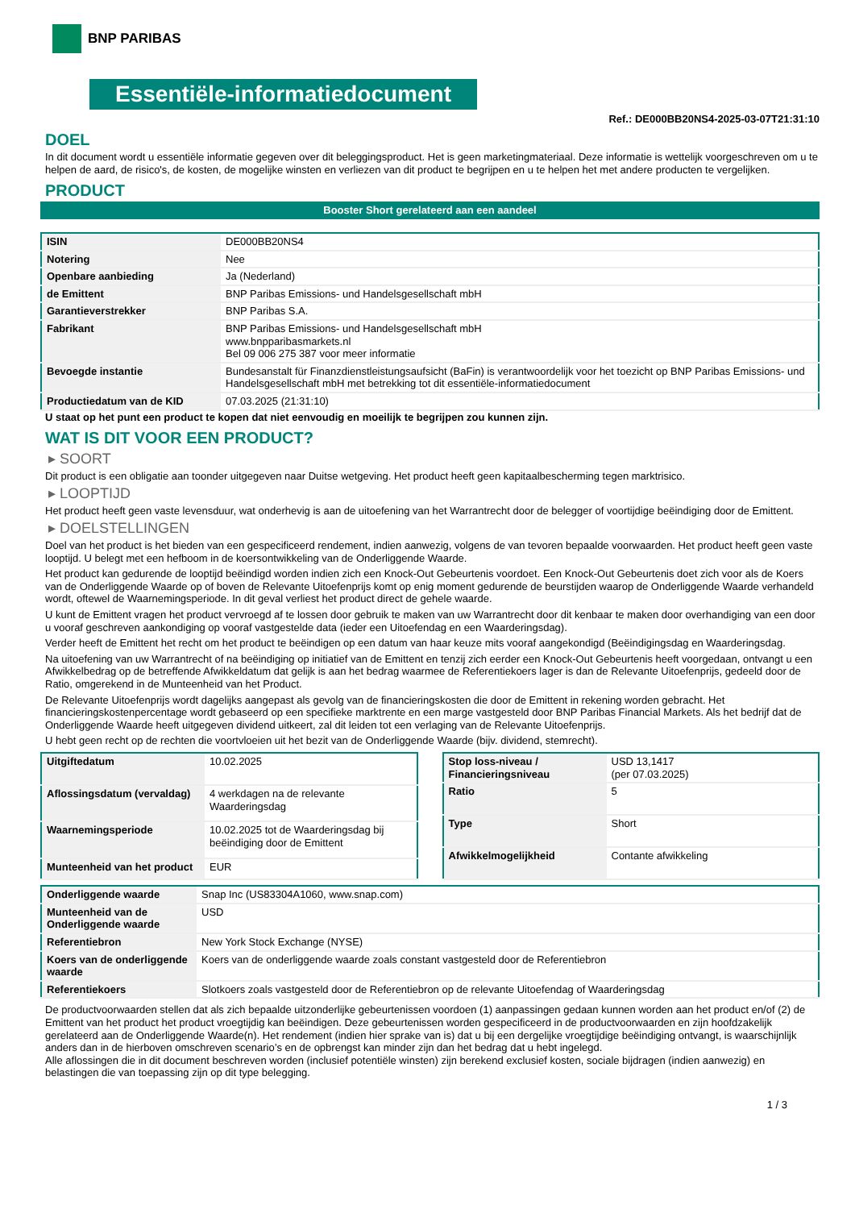BNP PARIBAS
Essentiële-informatiedocument
Ref.: DE000BB20NS4-2025-03-07T21:31:10
DOEL
In dit document wordt u essentiële informatie gegeven over dit beleggingsproduct. Het is geen marketingmateriaal. Deze informatie is wettelijk voorgeschreven om u te helpen de aard, de risico's, de kosten, de mogelijke winsten en verliezen van dit product te begrijpen en u te helpen het met andere producten te vergelijken.
PRODUCT
Booster Short gerelateerd aan een aandeel
| ISIN | DE000BB20NS4 |
| Notering | Nee |
| Openbare aanbieding | Ja (Nederland) |
| de Emittent | BNP Paribas Emissions- und Handelsgesellschaft mbH |
| Garantieverstrekker | BNP Paribas S.A. |
| Fabrikant | BNP Paribas Emissions- und Handelsgesellschaft mbH www.bnpparibasmarkets.nl Bel 09 006 275 387 voor meer informatie |
| Bevoegde instantie | Bundesanstalt für Finanzdienstleistungsaufsicht (BaFin) is verantwoordelijk voor het toezicht op BNP Paribas Emissions- und Handelsgesellschaft mbH met betrekking tot dit essentiële-informatiedocument |
| Productiedatum van de KID | 07.03.2025 (21:31:10) |
U staat op het punt een product te kopen dat niet eenvoudig en moeilijk te begrijpen zou kunnen zijn.
WAT IS DIT VOOR EEN PRODUCT?
▸ SOORT
Dit product is een obligatie aan toonder uitgegeven naar Duitse wetgeving. Het product heeft geen kapitaalbescherming tegen marktrisico.
▸ LOOPTIJD
Het product heeft geen vaste levensduur, wat onderhevig is aan de uitoefening van het Warrantrecht door de belegger of voortijdige beëindiging door de Emittent.
▸ DOELSTELLINGEN
Doel van het product is het bieden van een gespecificeerd rendement, indien aanwezig, volgens de van tevoren bepaalde voorwaarden. Het product heeft geen vaste looptijd. U belegt met een hefboom in de koersontwikkeling van de Onderliggende Waarde.
Het product kan gedurende de looptijd beëindigd worden indien zich een Knock-Out Gebeurtenis voordoet. Een Knock-Out Gebeurtenis doet zich voor als de Koers van de Onderliggende Waarde op of boven de Relevante Uitoefenprijs komt op enig moment gedurende de beurstijden waarop de Onderliggende Waarde verhandeld wordt, oftewel de Waarnemingsperiode. In dit geval verliest het product direct de gehele waarde.
U kunt de Emittent vragen het product vervroegd af te lossen door gebruik te maken van uw Warrantrecht door dit kenbaar te maken door overhandiging van een door u vooraf geschreven aankondiging op vooraf vastgestelde data (ieder een Uitoefendag en een Waarderingsdag).
Verder heeft de Emittent het recht om het product te beëindigen op een datum van haar keuze mits vooraf aangekondigd (Beëindigingsdag en Waarderingsdag.
Na uitoefening van uw Warrantrecht of na beëindiging op initiatief van de Emittent en tenzij zich eerder een Knock-Out Gebeurtenis heeft voorgedaan, ontvangt u een Afwikkelbedrag op de betreffende Afwikkeldatum dat gelijk is aan het bedrag waarmee de Referentiekoers lager is dan de Relevante Uitoefenprijs, gedeeld door de Ratio, omgerekend in de Munteenheid van het Product.
De Relevante Uitoefenprijs wordt dagelijks aangepast als gevolg van de financieringskosten die door de Emittent in rekening worden gebracht. Het financieringskostenpercentage wordt gebaseerd op een specifieke marktrente en een marge vastgesteld door BNP Paribas Financial Markets. Als het bedrijf dat de Onderliggende Waarde heeft uitgegeven dividend uitkeert, zal dit leiden tot een verlaging van de Relevante Uitoefenprijs.
U hebt geen recht op de rechten die voortvloeien uit het bezit van de Onderliggende Waarde (bijv. dividend, stemrecht).
| Uitgiftedatum | 10.02.2025 |
| Aflossingsdatum (vervaldag) | 4 werkdagen na de relevante Waarderingsdag |
| Waarnemingsperiode | 10.02.2025 tot de Waarderingsdag bij beëindiging door de Emittent |
| Munteenheid van het product | EUR |
| Stop loss-niveau / Financieringsniveau | USD 13,1417 (per 07.03.2025) |
| Ratio | 5 |
| Type | Short |
| Afwikkelmogelijkheid | Contante afwikkeling |
| Onderliggende waarde | Snap Inc (US83304A1060, www.snap.com) |
| Munteenheid van de Onderliggende waarde | USD |
| Referentiebron | New York Stock Exchange (NYSE) |
| Koers van de onderliggende waarde | Koers van de onderliggende waarde zoals constant vastgesteld door de Referentiebron |
| Referentiekoers | Slotkoers zoals vastgesteld door de Referentiebron op de relevante Uitoefendag of Waarderingsdag |
De productvoorwaarden stellen dat als zich bepaalde uitzonderlijke gebeurtenissen voordoen (1) aanpassingen gedaan kunnen worden aan het product en/of (2) de Emittent van het product het product vroegtijdig kan beëindigen. Deze gebeurtenissen worden gespecificeerd in de productvoorwaarden en zijn hoofdzakelijk gerelateerd aan de Onderliggende Waarde(n). Het rendement (indien hier sprake van is) dat u bij een dergelijke vroegtijdige beëindiging ontvangt, is waarschijnlijk anders dan in de hierboven omschreven scenario’s en de opbrengst kan minder zijn dan het bedrag dat u hebt ingelegd.
Alle aflossingen die in dit document beschreven worden (inclusief potentiële winsten) zijn berekend exclusief kosten, sociale bijdragen (indien aanwezig) en belastingen die van toepassing zijn op dit type belegging.
1 / 3